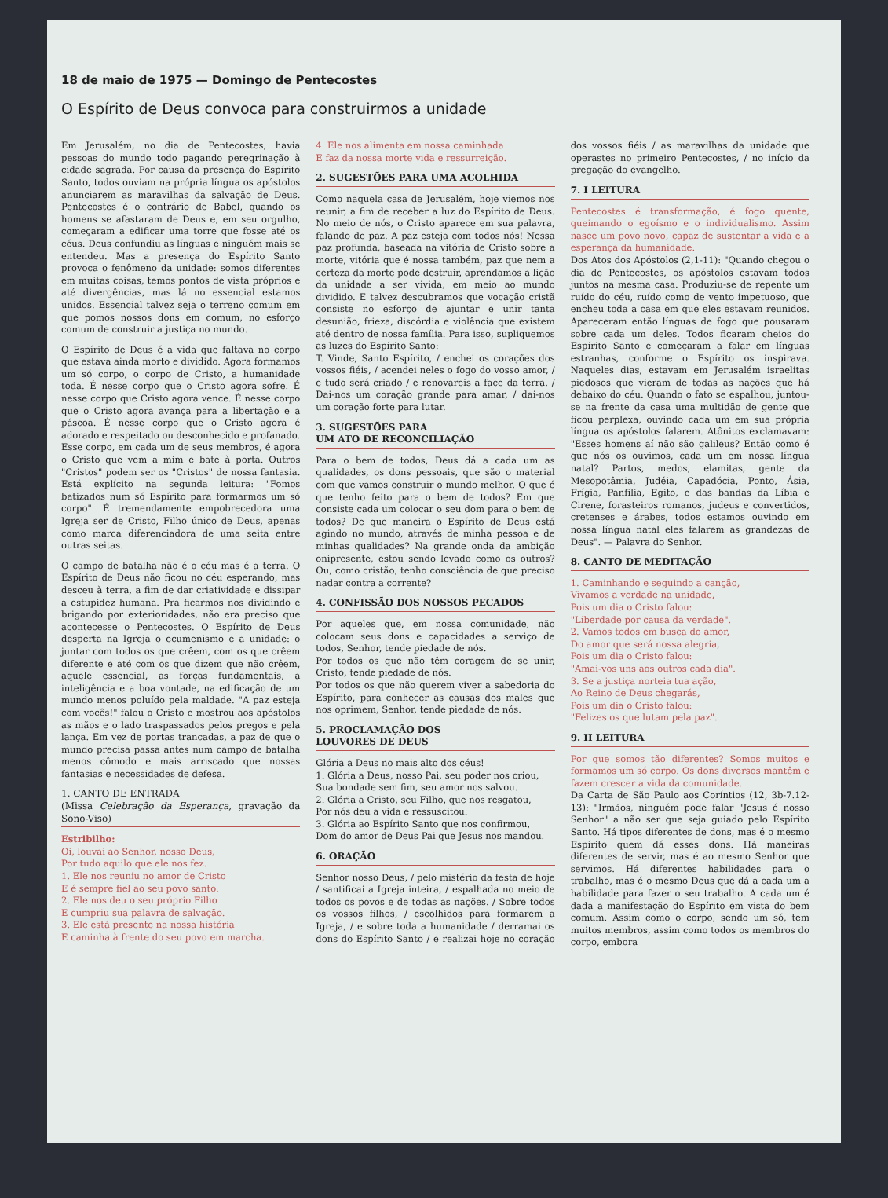18 de maio de 1975 — Domingo de Pentecostes
O Espírito de Deus convoca para construirmos a unidade
Em Jerusalém, no dia de Pentecostes, havia pessoas do mundo todo pagando peregrinação à cidade sagrada. Por causa da presença do Espírito Santo, todos ouviam na própria língua os apóstolos anunciarem as maravilhas da salvação de Deus. Pentecostes é o contrário de Babel, quando os homens se afastaram de Deus e, em seu orgulho, começaram a edificar uma torre que fosse até os céus. Deus confundiu as línguas e ninguém mais se entendeu. Mas a presença do Espírito Santo provoca o fenômeno da unidade: somos diferentes em muitas coisas, temos pontos de vista próprios e até divergências, mas lá no essencial estamos unidos. Essencial talvez seja o terreno comum em que pomos nossos dons em comum, no esforço comum de construir a justiça no mundo.
O Espírito de Deus é a vida que faltava no corpo que estava ainda morto e dividido. Agora formamos um só corpo, o corpo de Cristo, a humanidade toda. É nesse corpo que o Cristo agora sofre. É nesse corpo que Cristo agora vence. É nesse corpo que o Cristo agora avança para a libertação e a páscoa. É nesse corpo que o Cristo agora é adorado e respeitado ou desconhecido e profanado. Esse corpo, em cada um de seus membros, é agora o Cristo que vem a mim e bate à porta. Outros "Cristos" podem ser os "Cristos" de nossa fantasia. Está explícito na segunda leitura: "Fomos batizados num só Espírito para formarmos um só corpo". É tremendamente empobrecedora uma Igreja ser de Cristo, Filho único de Deus, apenas como marca diferenciadora de uma seita entre outras seitas.
O campo de batalha não é o céu mas é a terra. O Espírito de Deus não ficou no céu esperando, mas desceu à terra, a fim de dar criatividade e dissipar a estupidez humana. Pra ficarmos nos dividindo e brigando por exterioridades, não era preciso que acontecesse o Pentecostes. O Espírito de Deus desperta na Igreja o ecumenismo e a unidade: o juntar com todos os que crêem, com os que crêem diferente e até com os que dizem que não crêem, aquele essencial, as forças fundamentais, a inteligência e a boa vontade, na edificação de um mundo menos poluído pela maldade. "A paz esteja com vocês!" falou o Cristo e mostrou aos apóstolos as mãos e o lado traspassados pelos pregos e pela lança. Em vez de portas trancadas, a paz de que o mundo precisa passa antes num campo de batalha menos cômodo e mais arriscado que nossas fantasias e necessidades de defesa.
1. CANTO DE ENTRADA
(Missa Celebração da Esperança, gravação da Sono-Viso)
Estribilho:
Oi, louvai ao Senhor, nosso Deus,
Por tudo aquilo que ele nos fez.
1. Ele nos reuniu no amor de Cristo
E é sempre fiel ao seu povo santo.
2. Ele nos deu o seu próprio Filho
E cumpriu sua palavra de salvação.
3. Ele está presente na nossa história
E caminha à frente do seu povo em marcha.
4. Ele nos alimenta em nossa caminhada
E faz da nossa morte vida e ressurreição.
2. SUGESTÕES PARA UMA ACOLHIDA
Como naquela casa de Jerusalém, hoje viemos nos reunir, a fim de receber a luz do Espírito de Deus. No meio de nós, o Cristo aparece em sua palavra, falando de paz. A paz esteja com todos nós! Nessa paz profunda, baseada na vitória de Cristo sobre a morte, vitória que é nossa também, paz que nem a certeza da morte pode destruir, aprendamos a lição da unidade a ser vivida, em meio ao mundo dividido. E talvez descubramos que vocação cristã consiste no esforço de ajuntar e unir tanta desunião, frieza, discórdia e violência que existem até dentro de nossa família. Para isso, supliquemos as luzes do Espírito Santo:
T. Vinde, Santo Espírito, / enchei os corações dos vossos fiéis, / acendei neles o fogo do vosso amor, / e tudo será criado / e renovareis a face da terra. / Dai-nos um coração grande para amar, / dai-nos um coração forte para lutar.
3. SUGESTÕES PARA
UM ATO DE RECONCILIAÇÃO
Para o bem de todos, Deus dá a cada um as qualidades, os dons pessoais, que são o material com que vamos construir o mundo melhor. O que é que tenho feito para o bem de todos? Em que consiste cada um colocar o seu dom para o bem de todos? De que maneira o Espírito de Deus está agindo no mundo, através de minha pessoa e de minhas qualidades? Na grande onda da ambição onipresente, estou sendo levado como os outros? Ou, como cristão, tenho consciência de que preciso nadar contra a corrente?
4. CONFISSÃO DOS NOSSOS PECADOS
Por aqueles que, em nossa comunidade, não colocam seus dons e capacidades a serviço de todos, Senhor, tende piedade de nós.
Por todos os que não têm coragem de se unir, Cristo, tende piedade de nós.
Por todos os que não querem viver a sabedoria do Espírito, para conhecer as causas dos males que nos oprimem, Senhor, tende piedade de nós.
5. PROCLAMAÇÃO DOS
LOUVORES DE DEUS
Glória a Deus no mais alto dos céus!
1. Glória a Deus, nosso Pai, seu poder nos criou,
Sua bondade sem fim, seu amor nos salvou.
2. Glória a Cristo, seu Filho, que nos resgatou,
Por nós deu a vida e ressuscitou.
3. Glória ao Espírito Santo que nos confirmou,
Dom do amor de Deus Pai que Jesus nos mandou.
6. ORAÇÃO
Senhor nosso Deus, / pelo mistério da festa de hoje / santificai a Igreja inteira, / espalhada no meio de todos os povos e de todas as nações. / Sobre todos os vossos filhos, / escolhidos para formarem a Igreja, / e sobre toda a humanidade / derramai os dons do Espírito Santo / e realizai hoje no coração dos vossos fiéis / as maravilhas da unidade que operastes no primeiro Pentecostes, / no início da pregação do evangelho.
7. I LEITURA
Pentecostes é transformação, é fogo quente, queimando o egoísmo e o individualismo. Assim nasce um povo novo, capaz de sustentar a vida e a esperança da humanidade.
Dos Atos dos Apóstolos (2,1-11): "Quando chegou o dia de Pentecostes, os apóstolos estavam todos juntos na mesma casa. Produziu-se de repente um ruído do céu, ruído como de vento impetuoso, que encheu toda a casa em que eles estavam reunidos. Apareceram então línguas de fogo que pousaram sobre cada um deles. Todos ficaram cheios do Espírito Santo e começaram a falar em línguas estranhas, conforme o Espírito os inspirava. Naqueles dias, estavam em Jerusalém israelitas piedosos que vieram de todas as nações que há debaixo do céu. Quando o fato se espalhou, juntou-se na frente da casa uma multidão de gente que ficou perplexa, ouvindo cada um em sua própria língua os apóstolos falarem. Atônitos exclamavam: "Esses homens aí não são galileus? Então como é que nós os ouvimos, cada um em nossa língua natal? Partos, medos, elamitas, gente da Mesopotâmia, Judéia, Capadócia, Ponto, Ásia, Frígia, Panfília, Egito, e das bandas da Líbia e Cirene, forasteiros romanos, judeus e convertidos, cretenses e árabes, todos estamos ouvindo em nossa língua natal eles falarem as grandezas de Deus". — Palavra do Senhor.
8. CANTO DE MEDITAÇÃO
1. Caminhando e seguindo a canção,
Vivamos a verdade na unidade,
Pois um dia o Cristo falou:
"Liberdade por causa da verdade".
2. Vamos todos em busca do amor,
Do amor que será nossa alegria,
Pois um dia o Cristo falou:
"Amai-vos uns aos outros cada dia".
3. Se a justiça norteia tua ação,
Ao Reino de Deus chegarás,
Pois um dia o Cristo falou:
"Felizes os que lutam pela paz".
9. II LEITURA
Por que somos tão diferentes? Somos muitos e formamos um só corpo. Os dons diversos mantêm e fazem crescer a vida da comunidade.
Da Carta de São Paulo aos Coríntios (12, 3b-7.12-13): "Irmãos, ninguém pode falar "Jesus é nosso Senhor" a não ser que seja guiado pelo Espírito Santo. Há tipos diferentes de dons, mas é o mesmo Espírito quem dá esses dons. Há maneiras diferentes de servir, mas é ao mesmo Senhor que servimos. Há diferentes habilidades para o trabalho, mas é o mesmo Deus que dá a cada um a habilidade para fazer o seu trabalho. A cada um é dada a manifestação do Espírito em vista do bem comum. Assim como o corpo, sendo um só, tem muitos membros, assim como todos os membros do corpo, embora